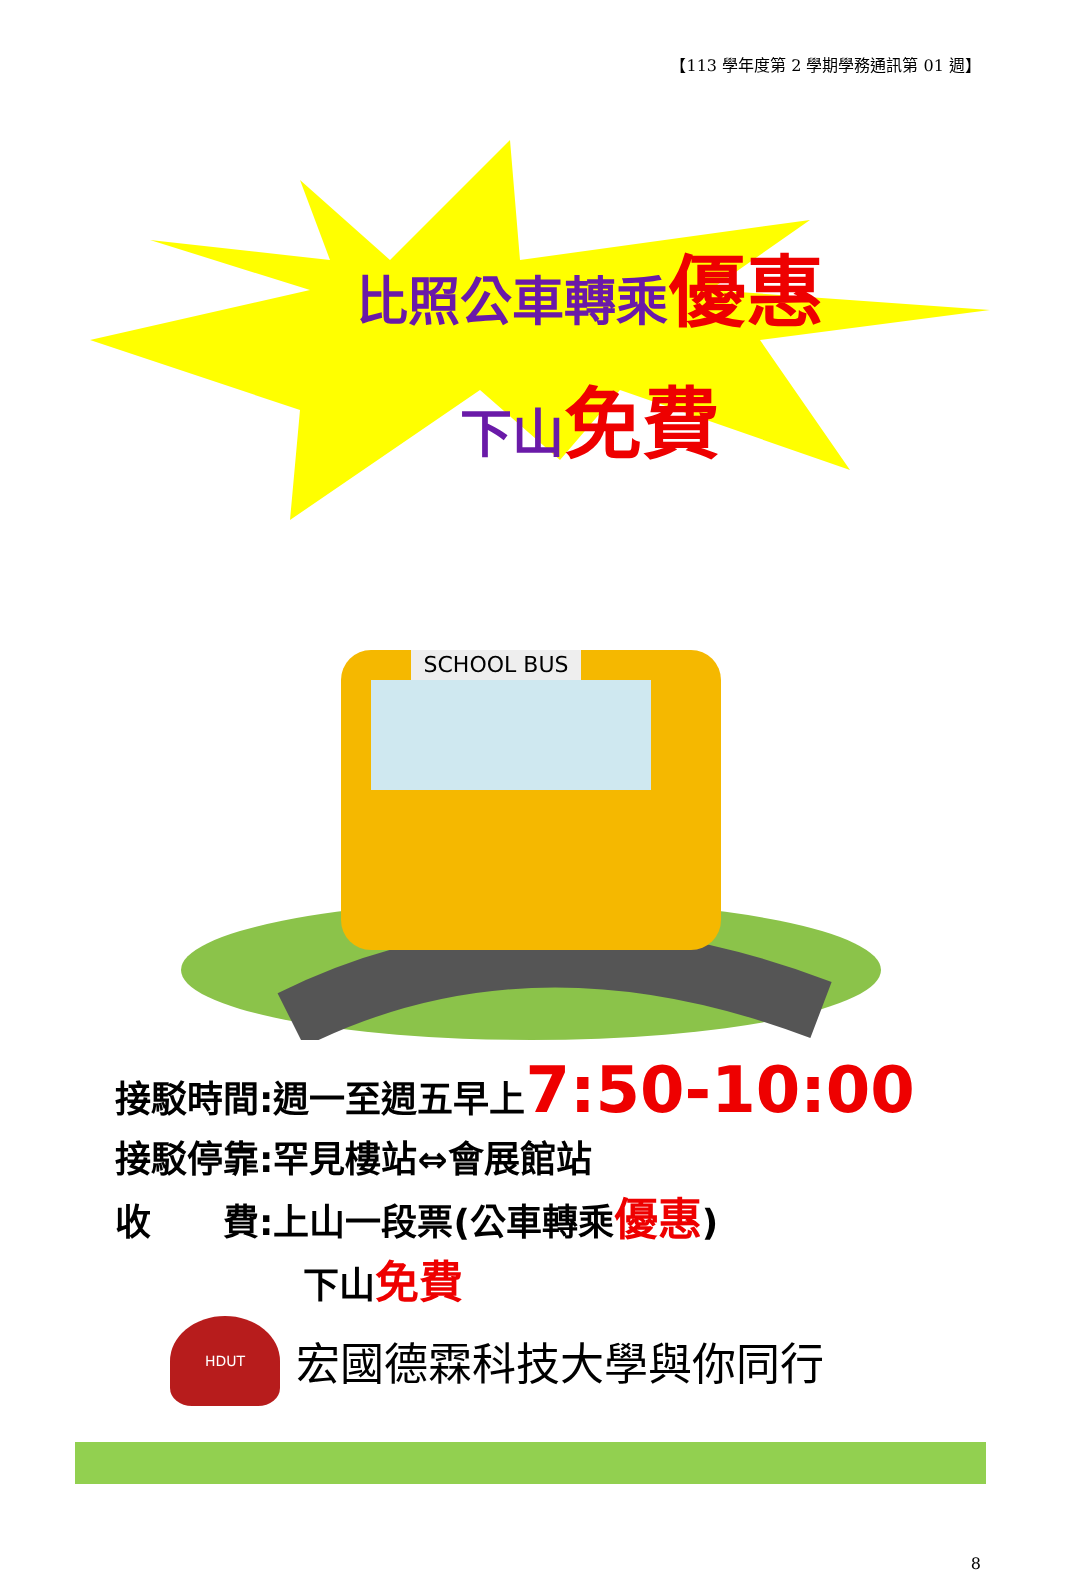【113 學年度第 2 學期學務通訊第 01 週】
比照公車轉乘優惠
下山免費
SCHOOL BUS
接駁時間:週一至週五早上7:50-10:00
接駁停靠:罕見樓站⇔會展館站
收　　費:上山一段票(公車轉乘優惠)
下山免費
HDUT
宏國德霖科技大學與你同行
8